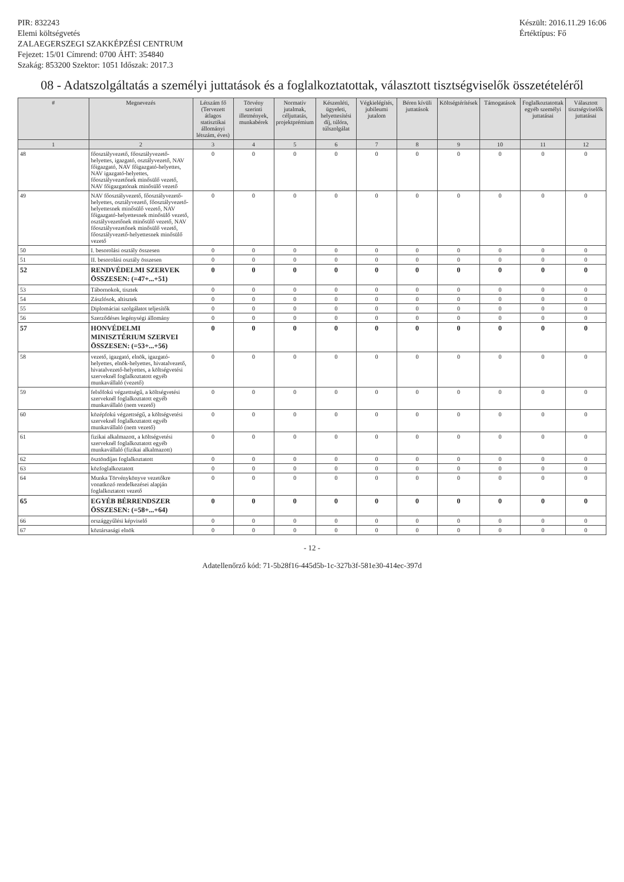PIR: 832243
Elemi költségvetés
ZALAEGERSZEGI SZAKKÉPZÉSI CENTRUM
Fejezet: 15/01 Címrend: 0700 ÁHT: 354840
Szakág: 853200 Szektor: 1051 Időszak: 2017.3
Készült: 2016.11.29 16:06
Értéktípus: Fő
08 - Adatszolgáltatás a személyi juttatások és a foglalkoztatottak, választott tisztségviselők összetételéről
| # | Megnevezés | Létszám fő (Tervezett átlagos statisztikai állományi létszám, éves) | Törvény szerinti illetmények, munkabérek | Normatív jutalmak, céljuttatás, projektprémium | Készenléti, ügyeleti, helyettesítési díj, túlóra, túlszolgálat | Végkielégítés, jubileumi jutalom | Béren kívüli juttatások | Költségtérítések | Támogatások | Foglalkoztatottak egyéb személyi juttatásai | Választott tisztségviselők juttatásai |
| --- | --- | --- | --- | --- | --- | --- | --- | --- | --- | --- | --- |
| 1 | 2 | 3 | 4 | 5 | 6 | 7 | 8 | 9 | 10 | 11 | 12 |
| 48 | főosztályvezető, főosztályvezető-helyettes, igazgató, osztályvezető, NAV főigazgató, NAV főigazgató-helyettes, NAV igazgató-helyettes, főosztályvezetőnek minősülő vezető, NAV főigazgatónak minősülő vezető | 0 | 0 | 0 | 0 | 0 | 0 | 0 | 0 | 0 | 0 |
| 49 | NAV főosztályvezető, főosztályvezető-helyettes, osztályvezető, főosztályvezető-helyettesnek minősülő vezető, NAV főigazgató-helyettesnek minősülő vezető, osztályvezetőnek minősülő vezető, NAV főosztályvezetőnek minősülő vezető, főosztályvezető-helyettesnek minősülő vezető | 0 | 0 | 0 | 0 | 0 | 0 | 0 | 0 | 0 | 0 |
| 50 | I. besorolási osztály összesen | 0 | 0 | 0 | 0 | 0 | 0 | 0 | 0 | 0 | 0 |
| 51 | II. besorolási osztály összesen | 0 | 0 | 0 | 0 | 0 | 0 | 0 | 0 | 0 | 0 |
| 52 | RENDVÉDELMI SZERVEK ÖSSZESEN: (=47+...+51) | 0 | 0 | 0 | 0 | 0 | 0 | 0 | 0 | 0 | 0 |
| 53 | Tábornokok, tisztek | 0 | 0 | 0 | 0 | 0 | 0 | 0 | 0 | 0 | 0 |
| 54 | Zászlósok, altisztek | 0 | 0 | 0 | 0 | 0 | 0 | 0 | 0 | 0 | 0 |
| 55 | Diplomáciai szolgálatot teljesítők | 0 | 0 | 0 | 0 | 0 | 0 | 0 | 0 | 0 | 0 |
| 56 | Szerződéses legénységi állomány | 0 | 0 | 0 | 0 | 0 | 0 | 0 | 0 | 0 | 0 |
| 57 | HONVÉDELMI MINISZTÉRIUM SZERVEI ÖSSZESEN: (=53+...+56) | 0 | 0 | 0 | 0 | 0 | 0 | 0 | 0 | 0 | 0 |
| 58 | vezető, igazgató, elnök, igazgató-helyettes, elnök-helyettes, hivatalvezető, hivatalvezető-helyettes, a költségvetési szerveknél foglalkoztatott egyéb munkavállaló (vezető) | 0 | 0 | 0 | 0 | 0 | 0 | 0 | 0 | 0 | 0 |
| 59 | felsőfokú végzettségű, a költségvetési szerveknél foglalkoztatott egyéb munkavállaló (nem vezető) | 0 | 0 | 0 | 0 | 0 | 0 | 0 | 0 | 0 | 0 |
| 60 | középfokú végzettségű, a költségvetési szerveknél foglalkoztatott egyéb munkavállaló (nem vezető) | 0 | 0 | 0 | 0 | 0 | 0 | 0 | 0 | 0 | 0 |
| 61 | fizikai alkalmazott, a költségvetési szerveknél foglalkoztatott egyéb munkavállaló (fizikai alkalmazott) | 0 | 0 | 0 | 0 | 0 | 0 | 0 | 0 | 0 | 0 |
| 62 | ösztöndíjas foglalkoztatott | 0 | 0 | 0 | 0 | 0 | 0 | 0 | 0 | 0 | 0 |
| 63 | közfoglalkoztatott | 0 | 0 | 0 | 0 | 0 | 0 | 0 | 0 | 0 | 0 |
| 64 | Munka Törvénykönyve vezetőkre vonatkozó rendelkezései alapján foglalkoztatott vezető | 0 | 0 | 0 | 0 | 0 | 0 | 0 | 0 | 0 | 0 |
| 65 | EGYÉB BÉRRENDSZER ÖSSZESEN: (=58+...+64) | 0 | 0 | 0 | 0 | 0 | 0 | 0 | 0 | 0 | 0 |
| 66 | országgyűlési képviselő | 0 | 0 | 0 | 0 | 0 | 0 | 0 | 0 | 0 | 0 |
| 67 | köztársasági elnök | 0 | 0 | 0 | 0 | 0 | 0 | 0 | 0 | 0 | 0 |
- 12 -
Adatellenőrző kód: 71-5b28f16-445d5b-1c-327b3f-581e30-414ec-397d